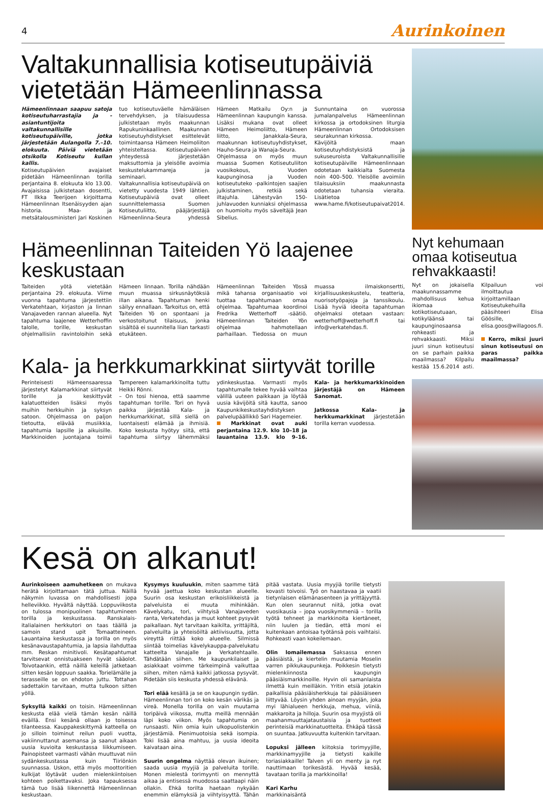4 Aurinkoinen
Valtakunnallisia kotiseutupäiviä vietetään Hämeenlinnassa
Hämeenlinnaan saapuu satoja kotiseutuharrastajia ja -asiantuntijoita valtakunnallisille kotiseutupäiville, jotka järjestetään Aulangolla 7.–10. elokuuta. Päiviä vietetään otsikolla Kotiseutu kullan kallis.
Kotiseutupäivien avajaiset pidetään Hämeenlinnan torilla perjantaina 8. elokuuta klo 13.00. Avajaisissa julkistetaan dosentti, FT Ilkka Teerijoen kirjoittama Hämeenlinnan Itsenäisyyden ajan historia. Maa- ja metsätalousministeri Jari Koskinen tuo kotiseutuväelle hämäläisen tervehdyksen, ja tilaisuudessa julkistetaan myös maakunnan Rapukuninkaallinen. Maakunnan kotiseutuyhdistykset esittelevät toimintaansa Hämeen Heimoliiton yhteisteltassa. Kotiseutupäivien yhteydessä järjestetään maksuttomia ja yleisölle avoimia keskustelukammareja ja seminaari.
Valtakunnallisia kotiseutupäiviä on vietetty vuodesta 1949 lähtien. Kotiseutupäiviä ovat olleet suunnittelemassa Suomen Kotiseutuliitto, pääjärjestäjä Hämeenlinna-Seura yhdessä Hämeen Matkailu Oy:n ja Hämeenlinnan kaupungin kanssa. Lisäksi mukana ovat olleet Hämeen Heimoliitto, Hämeen liitto, Janakkala-Seura, maakunnan kotiseutuyhdistykset, Hauho-Seura ja Wanaja-Seura.
Ohjelmassa on myös muun muassa Suomen Kotiseutuliiton vuosikokous, Vuoden kaupunginosa ja Vuoden kotiseututeko -palkintojen saajien julkistaminen, retkiä sekä iltajuhla. Lähestyvän 150-juhlavuoden kunniaksi ohjelmassa on huomioitu myös säveltäjä Jean Sibelius.
Sunnuntaina on vuorossa jumalanpalvelus Hämeenlinnan kirkossa ja ortodoksinen liturgia Hämeenlinnan Ortodoksisen seurakunnan kirkossa.
Kävijöitä maan kotiseutuyhdistyksistä ja sukuseuroista Valtakunnallisille kotiseutupäiville Hämeenlinnaan odotetaan kaikkialta Suomesta noin 400–500. Yleisölle avoimiin tilaisuuksiin maakunnasta odotetaan tuhansia vieraita. Lisätietoa www.hame.fi/kotiseutupaivat2014.
Hämeenlinnan Taiteiden Yö laajenee keskustaan
Taiteiden yötä vietetään perjantaina 29. elokuuta. Viime vuonna tapahtuma järjestettiin Verkatehtaan, kirjaston ja linnan Vanajaveden rannan alueella. Nyt tapahtuma laajenee Wetterhoffin talolle, torille, keskustan ohjelmallisiin ravintoloihin sekä Hämeen linnaan. Torilla nähdään muun muassa sirkusnäytöksiä illan aikana. Tapahtuman henki säilyy ennallaan. Tarkoitus on, että Taiteiden Yö on spontaani ja verkostoitunut tilaisuus, jonka sisältöä ei suunnitella liian tarkasti etukäteen.
Hämeenlinnan Taiteiden Yössä mikä tahansa organisaatio voi tuottaa tapahtumaan omaa ohjelmaa. Tapahtumaa koordinoi Fredrika Wetterhoff -säätiö. Hämeenlinnan Taiteiden Yön ohjelmaa hahmotellaan parhaillaan. Tiedossa on muun muassa ilmaiskonsertti, kirjallisuuskeskustelu, teatteria, nuorisotyöpajoja ja tanssikoulu. Lisää hyviä ideoita tapahtuman ohjelmaksi otetaan vastaan: wetterhoff@wetterhoff.fi tai info@verkatehdas.fi.
Kala- ja herkkumarkkinat siirtyvät torille
Perinteisesti Hämeensaaressa järjestetyt Kalamarkkinat siirtyvät torille ja keskittyvät kalatuotteiden lisäksi myös muihin herkkuihin ja syksyn satoon. Ohjelmassa on paljon tietoutta, elävää musiikkia, tapahtumia lapsille ja aikuisille. Markkinoiden juontajana toimii Tampereen kalamarkkinoilta tuttu Heikki Rönni.
– On tosi hienoa, että saamme tapahtuman torille. Tori on hyvä paikka järjestää Kala- ja herkkumarkkinat, sillä siellä on luontaisesti elämää ja ihmisiä. Koko keskusta hyötyy siitä, että tapahtuma siirtyy lähemmäksi ydinkeskustaa. Varmasti myös tapahtumalle tekee hyvää vaihtaa välillä uuteen paikkaan ja löytää uusia kävijöitä sitä kautta, sanoo Kaupunkikeskustayhdistyksen palvelupäällikkö Sari Hagemeier.
Markkinat ovat auki perjantaina 12.9. klo 10–18 ja lauantaina 13.9. klo 9–16. Kala- ja herkkumarkkinoiden järjestäjä on Hämeen Sanomat.
Jatkossa Kala- ja herkkumarkkinat järjestetään torilla kerran vuodessa.
Nyt kehumaan omaa kotiseutua rehvakkaasti!
Nyt on jokaisella maakunnassamme mahdollisuus kehua ikiomaa kotikotiseutuaan, kotikyläänsä tai kaupunginosaansa rohkeasti ja rehvakkaasti. Miksi juuri sinun kotiseutusi on se parhain paikka maailmassa? Kilpailu kestää 15.6.2014 asti. Kilpailuun voi ilmoittautua kirjoittamillaan Kotiseutukehuilla pääsihteeri Elisa Göösille, elisa.goos@willagoos.fi.
Kerro, miksi juuri sinun kotiseutusi on paras paikka maailmassa?
Kesä on alkanut!
Aurinkoiseen aamuhetkeen on mukava herätä kirjoittamaan tätä juttua. Näillä näkymin luvassa on mahdollisesti jopa helleviikko. Hyvältä näyttää. Loppuviikosta on tulossa monipuolinen tapahtumineen torilla ja keskustassa. Ranskalais-italialainen herkkutori on taas täällä ja samoin stand upit Tomaatteineen. Lauantaina keskustassa ja torilla on myös kesänavaustapahtumia, ja lapsia ilahduttaa mm. Reskan minitivoli. Kesätapahtumat tarvitsevat onnistuakseen hyvät sääolot. Toivotaankin, että näillä keleillä jatketaan sitten kesän loppuun saakka. Torielämälle ja terasseille se on ehdoton juttu. Tottahan sadettakin tarvitaan, mutta tulkoon sitten yöllä.
Syksyllä kaikki on toisin. Hämeenlinnan keskusta elää vielä tämän kesän näillä eväillä. Ensi kesänä ollaan jo toisessa tilanteessa. Kauppakeskittymä katteella on jo silloin toiminut reilun puoli vuotta, vakiinnuttanut asemansa ja saanut aikaan uusia kuvioita keskustassa liikkumiseen. Painopisteet varmasti vähän muuttuvat niin sydänkeskustassa kuin Tiiriönkin suunnassa. Uskon, että myös moottoritien kulkijat löytävät uuden mielenkiintoisen kohteen poikettavaksi. Joka tapauksessa tämä tuo lisää liikennettä Hämeenlinnan keskustaan.
Kysymys kuuluukin, miten saamme tätä hyvää jaettua koko keskustan alueelle. Suurin osa keskustan erikoisliikkeistä ja palveluista ei muuta mihinkään. Kävelykatu, tori, viihtyisä Vanajaveden ranta, Verkatehdas ja muut kohteet pysyvät paikallaan. Nyt tarvitaan kaikilta, yrittäjiltä, palveluilta ja yhteisöiltä aktiivisuutta, jotta vireyttä riittää koko alueelle. Silmissä siintää toimelias kävelykauppa-palvelukatu katteelta Vanajalle ja Verkatehtaalle. Tähdätään siihen. Me kaupunkilaiset ja asiakkaat voimme tärkeimpinä vaikuttaa siihen, miten nämä kaikki jatkossa pysyvät. Pidetään siis keskusta yhdessä elävänä.
Tori elää kesällä ja se on kaupungin sydän. Hämeenlinnan tori on koko kesän värikäs ja vireä. Monella torilla on vain muutama toripäivä viikossa, mutta meillä mennään läpi koko viikon. Myös tapahtumia on runsaasti. Niin omia kuin ulkopuolistenkin järjestämiä. Pienimuotoisia sekä isompia. Toki lisää aina mahtuu, ja uusia ideoita kaivataan aina.
Suurin ongelma näyttää olevan ikuinen; saada uusia myyjiä ja palveluita torille. Monen mielestä torimyynti on mennyttä aikaa ja entisessä muodossa saattaapi näin ollakin. Ehkä torilta haetaan nykyään enemmin elämyksiä ja viihtyisyyttä. Tähän pitää vastata. Uusia myyjiä torille tietysti kovasti toivoisi. Työ on haastavaa ja vaatii tietynlaisen elämänasenteen ja yrittäjyyttä. Kun olen seurannut niitä, jotka ovat vuosikausia – jopa vuosikymmeniä – torilla työtä tehneet ja markkinoita kiertäneet, niin luulen ja tiedän, että moni ei kuitenkaan antoisaa työtänsä pois vaihtaisi. Rohkeasti vaan kokeilemaan.
Olin lomailemassa Saksassa ennen pääsiäistä, ja kiertelin muutamia Moselin varren pikkukaupunkeja. Poikkesin tietysti mielenkiinnosta kaupungin pääsiäismarkkinoille. Hyvin oli samanlaista ilmettä kuin meilläkin. Yritin etsiä jotakin paikallisia pääsiäisherkkuja tai pääsiäiseen liittyvää. Löysin yhden ainoan myyjän, joka myi lähialueen herkkuja, mehua, viiniä, makkaroita ja hilloja. Suurin osa myyjistä oli maahanmuuttajataustaisia ja tuotteet perinteisiä markkinatuotteita. Ehkäpä tässä on suuntaa. Jatkuvuutta kuitenkin tarvitaan.
Lopuksi jälleen kiitoksia torimyyjille, markkinamyyjille ja tietysti kaikille toriasiakkaille! Talven yli on menty ja nyt nauttimaan torikesästä. Hyvää kesää, tavataan torilla ja markkinoilla!
Kari Karhu
markkinaisäntä